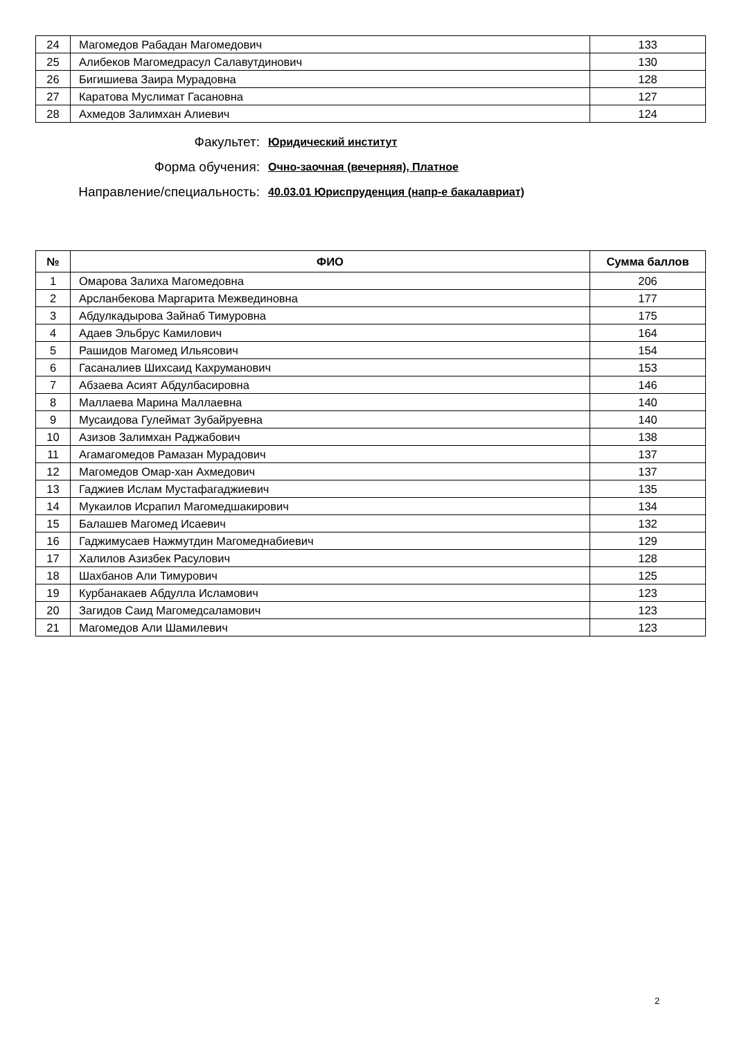| 24 | Магомедов Рабадан Магомедович | 133 |
| 25 | Алибеков Магомедрасул Салавутдинович | 130 |
| 26 | Бигишиева Заира Мурадовна | 128 |
| 27 | Каратова Муслимат Гасановна | 127 |
| 28 | Ахмедов Залимхан Алиевич | 124 |
Факультет: Юридический институт
Форма обучения: Очно-заочная (вечерняя), Платное
Направление/специальность: 40.03.01 Юриспруденция (напр-е бакалавриат)
| № | ФИО | Сумма баллов |
| --- | --- | --- |
| 1 | Омарова Залиха Магомедовна | 206 |
| 2 | Арсланбекова Маргарита Межвединовна | 177 |
| 3 | Абдулкадырова Зайнаб Тимуровна | 175 |
| 4 | Адаев Эльбрус Камилович | 164 |
| 5 | Рашидов Магомед Ильясович | 154 |
| 6 | Гасаналиев Шихсаид Кахруманович | 153 |
| 7 | Абзаева Асият Абдулбасировна | 146 |
| 8 | Маллаева Марина Маллаевна | 140 |
| 9 | Мусаидова Гулеймат Зубайруевна | 140 |
| 10 | Азизов Залимхан Раджабович | 138 |
| 11 | Агамагомедов Рамазан Мурадович | 137 |
| 12 | Магомедов Омар-хан Ахмедович | 137 |
| 13 | Гаджиев Ислам Мустафагаджиевич | 135 |
| 14 | Мукаилов Исрапил Магомедшакирович | 134 |
| 15 | Балашев Магомед Исаевич | 132 |
| 16 | Гаджимусаев Нажмутдин Магомеднабиевич | 129 |
| 17 | Халилов Азизбек Расулович | 128 |
| 18 | Шахбанов Али Тимурович | 125 |
| 19 | Курбанакаев Абдулла Исламович | 123 |
| 20 | Загидов Саид Магомедсаламович | 123 |
| 21 | Магомедов Али Шамилевич | 123 |
2